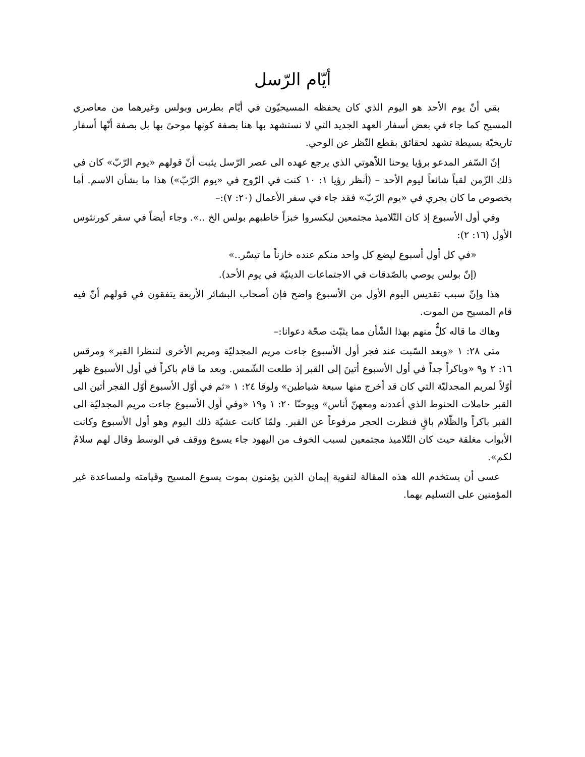أيّام الرّسل
بقي أنّ يوم الأحد هو اليوم الذي كان يحفظه المسيحيّون في أيّام بطرس وبولس وغيرهما من معاصري المسيح كما جاء في بعض أسفار العهد الجديد التي لا نستشهد بها هنا بصفة كونها موحىً بها بل بصفة أنّها أسفار تاريخيّة بسيطة تشهد لحقائق بقطع النّظر عن الوحي.
إنّ السّفر المدعو برؤيا يوحنا اللاّهوتي الذي يرجع عهده الى عصر الرّسل يثبت أنّ قولهم «يوم الرّبّ» كان في ذلك الزّمن لقباً شائعاً ليوم الأحد – (أنظر رؤيا ١: ١٠ كنت في الرّوح في «يوم الرّبّ») هذا ما بشأن الاسم. أما بخصوص ما كان يجري في «يوم الرّبّ» فقد جاء في سفر الأعمال (٢٠: ٧):–
وفي أول الأسبوع إذ كان التّلاميذ مجتمعين ليكسروا خبزاً خاطبهم بولس الخ ..». وجاء أيضاً في سفر كورنثوس الأول (١٦: ٢):
«في كل أول أسبوع ليضع كل واحد منكم عنده خازناً ما تيسّر..»
(إنّ بولس يوصي بالصّدقات في الاجتماعات الدينيّة في يوم الأحد).
هذا وإنّ سبب تقديس اليوم الأول من الأسبوع واضح فإن أصحاب البشائر الأربعة يتفقون في قولهم أنّ فيه قام المسيح من الموت.
وهاك ما قاله كلٌّ منهم بهذا الشّأن مما يثبّت صحّة دعوانا:–
متى ٢٨: ١ «وبعد السّبت عند فجر أول الأسبوع جاءت مريم المجدليّة ومريم الأخرى لتنظرا القبر» ومرقس ١٦: ٢ و٩ «وباكراً جداً في أول الأسبوع أتينَ إلى القبر إذ طلعت الشّمس. وبعد ما قام باكراً في أول الأسبوع ظهر أوّلاً لمريم المجدليّة التي كان قد أخرج منها سبعة شياطين» ولوقا ٢٤: ١ «ثم في أوّل الأسبوع أوّل الفجر أتين الى القبر حاملات الحنوط الذي أعددنه ومعهنّ أناس» ويوحنّا ٢٠: ١ و١٩ «وفي أول الأسبوع جاءت مريم المجدليّة الى القبر باكراً والظّلام باقٍ فنظرت الحجر مرفوعاً عن القبر. ولمّا كانت عشيّة ذلك اليوم وهو أول الأسبوع وكانت الأبواب مغلقة حيث كان التّلاميذ مجتمعين لسبب الخوف من اليهود جاء يسوع ووقف في الوسط وقال لهم سلامٌ لكم».
عسى أن يستخدم الله هذه المقالة لتقوية إيمان الذين يؤمنون بموت يسوع المسيح وقيامته ولمساعدة غير المؤمنين على التسليم بهما.